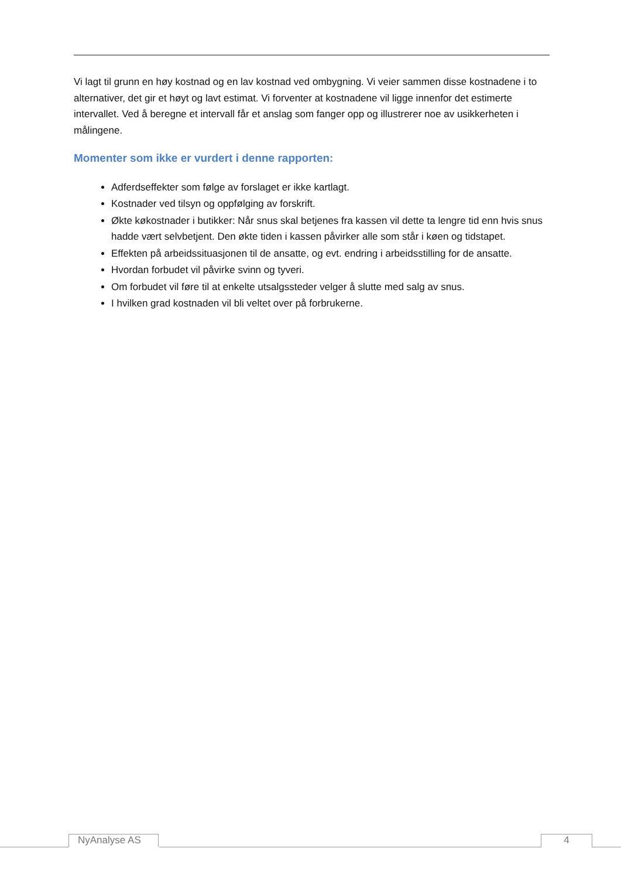Vi lagt til grunn en høy kostnad og en lav kostnad ved ombygning. Vi veier sammen disse kostnadene i to alternativer, det gir et høyt og lavt estimat. Vi forventer at kostnadene vil ligge innenfor det estimerte intervallet. Ved å beregne et intervall får et anslag som fanger opp og illustrerer noe av usikkerheten i målingene.
Momenter som ikke er vurdert i denne rapporten:
Adferdseffekter som følge av forslaget er ikke kartlagt.
Kostnader ved tilsyn og oppfølging av forskrift.
Økte køkostnader i butikker: Når snus skal betjenes fra kassen vil dette ta lengre tid enn hvis snus hadde vært selvbetjent. Den økte tiden i kassen påvirker alle som står i køen og tidstapet.
Effekten på arbeidssituasjonen til de ansatte, og evt. endring i arbeidsstilling for de ansatte.
Hvordan forbudet vil påvirke svinn og tyveri.
Om forbudet vil føre til at enkelte utsalgssteder velger å slutte med salg av snus.
I hvilken grad kostnaden vil bli veltet over på forbrukerne.
NyAnalyse AS 4